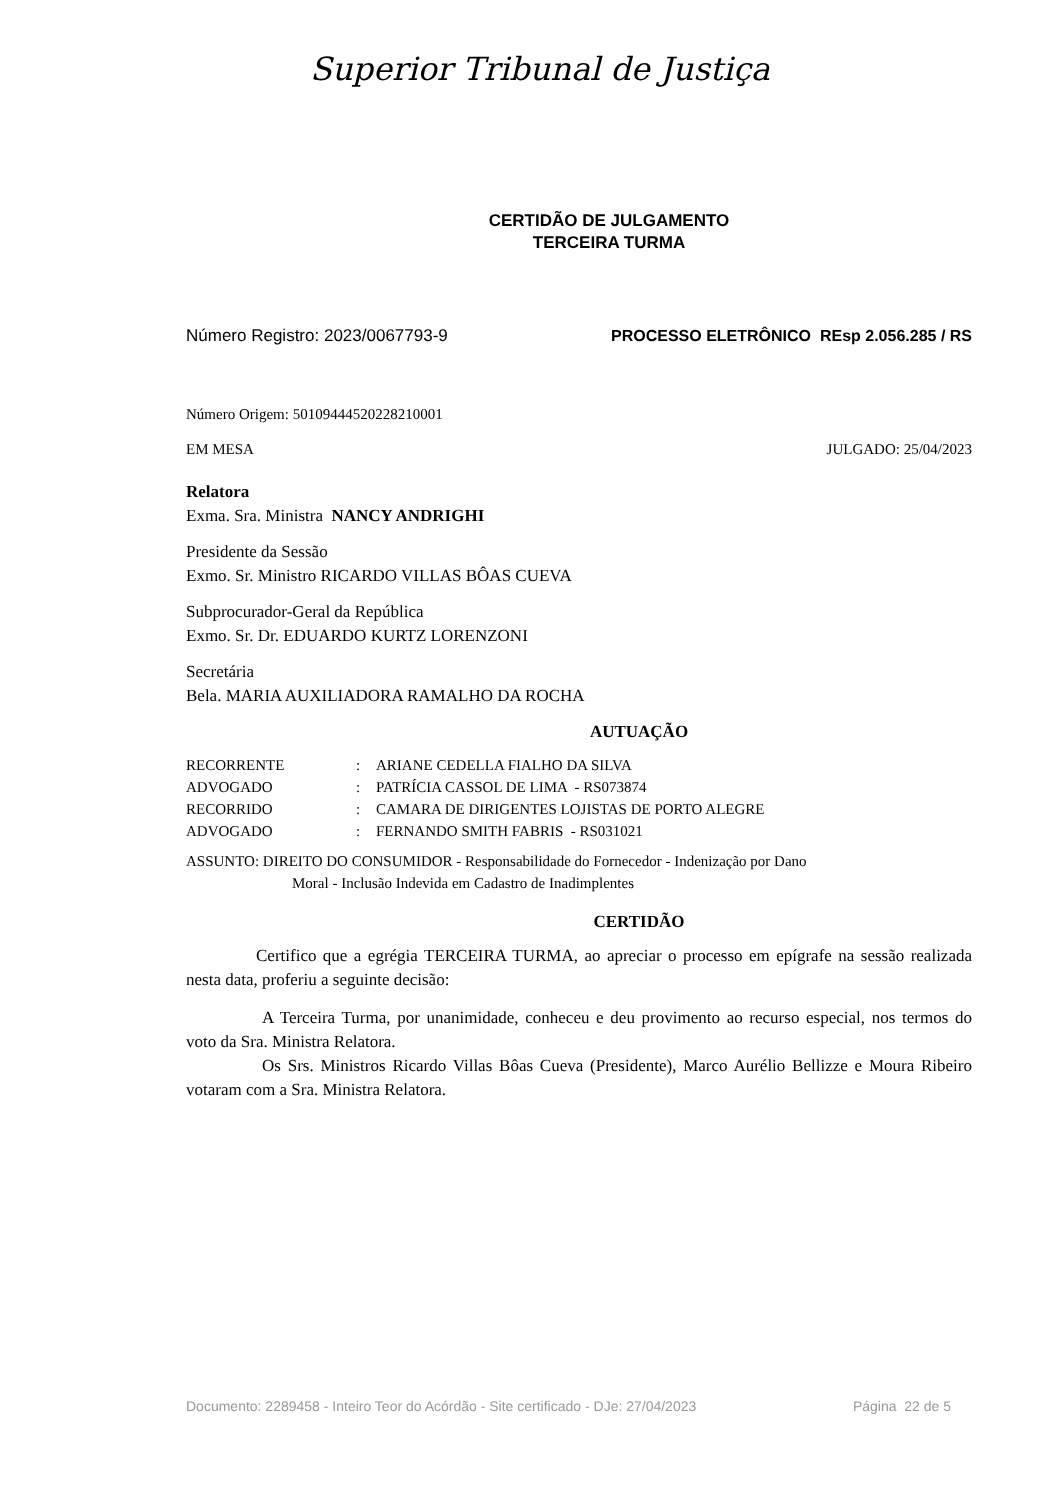Superior Tribunal de Justiça
CERTIDÃO DE JULGAMENTO
TERCEIRA TURMA
Número Registro: 2023/0067793-9 PROCESSO ELETRÔNICO REsp 2.056.285 / RS
Número Origem: 50109444520228210001
EM MESA JULGADO: 25/04/2023
Relatora
Exma. Sra. Ministra NANCY ANDRIGHI
Presidente da Sessão
Exmo. Sr. Ministro RICARDO VILLAS BÔAS CUEVA
Subprocurador-Geral da República
Exmo. Sr. Dr. EDUARDO KURTZ LORENZONI
Secretária
Bela. MARIA AUXILIADORA RAMALHO DA ROCHA
AUTUAÇÃO
| RECORRENTE | : | ARIANE CEDELLA FIALHO DA SILVA |
| ADVOGADO | : | PATRÍCIA CASSOL DE LIMA - RS073874 |
| RECORRIDO | : | CAMARA DE DIRIGENTES LOJISTAS DE PORTO ALEGRE |
| ADVOGADO | : | FERNANDO SMITH FABRIS - RS031021 |
ASSUNTO: DIREITO DO CONSUMIDOR - Responsabilidade do Fornecedor - Indenização por Dano
Moral - Inclusão Indevida em Cadastro de Inadimplentes
CERTIDÃO
Certifico que a egrégia TERCEIRA TURMA, ao apreciar o processo em epígrafe na sessão realizada nesta data, proferiu a seguinte decisão:
A Terceira Turma, por unanimidade, conheceu e deu provimento ao recurso especial, nos termos do voto da Sra. Ministra Relatora.
Os Srs. Ministros Ricardo Villas Bôas Cueva (Presidente), Marco Aurélio Bellizze e Moura Ribeiro votaram com a Sra. Ministra Relatora.
Documento: 2289458 - Inteiro Teor do Acórdão - Site certificado - DJe: 27/04/2023 Página 22 de 5